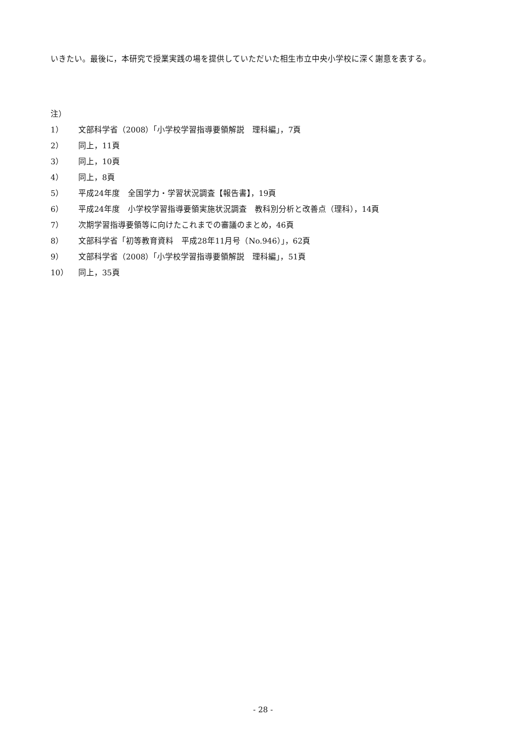いきたい。最後に，本研究で授業実践の場を提供していただいた相生市立中央小学校に深く謝意を表する。
注）
1） 文部科学省（2008）「小学校学習指導要領解説　理科編」，7頁
2） 同上，11頁
3） 同上，10頁
4） 同上，8頁
5） 平成24年度　全国学力・学習状況調査【報告書】，19頁
6） 平成24年度　小学校学習指導要領実施状況調査　教科別分析と改善点（理科），14頁
7） 次期学習指導要領等に向けたこれまでの審議のまとめ，46頁
8） 文部科学省「初等教育資料　平成28年11月号（No.946）」，62頁
9） 文部科学省（2008）「小学校学習指導要領解説　理科編」，51頁
10） 同上，35頁
- 28 -